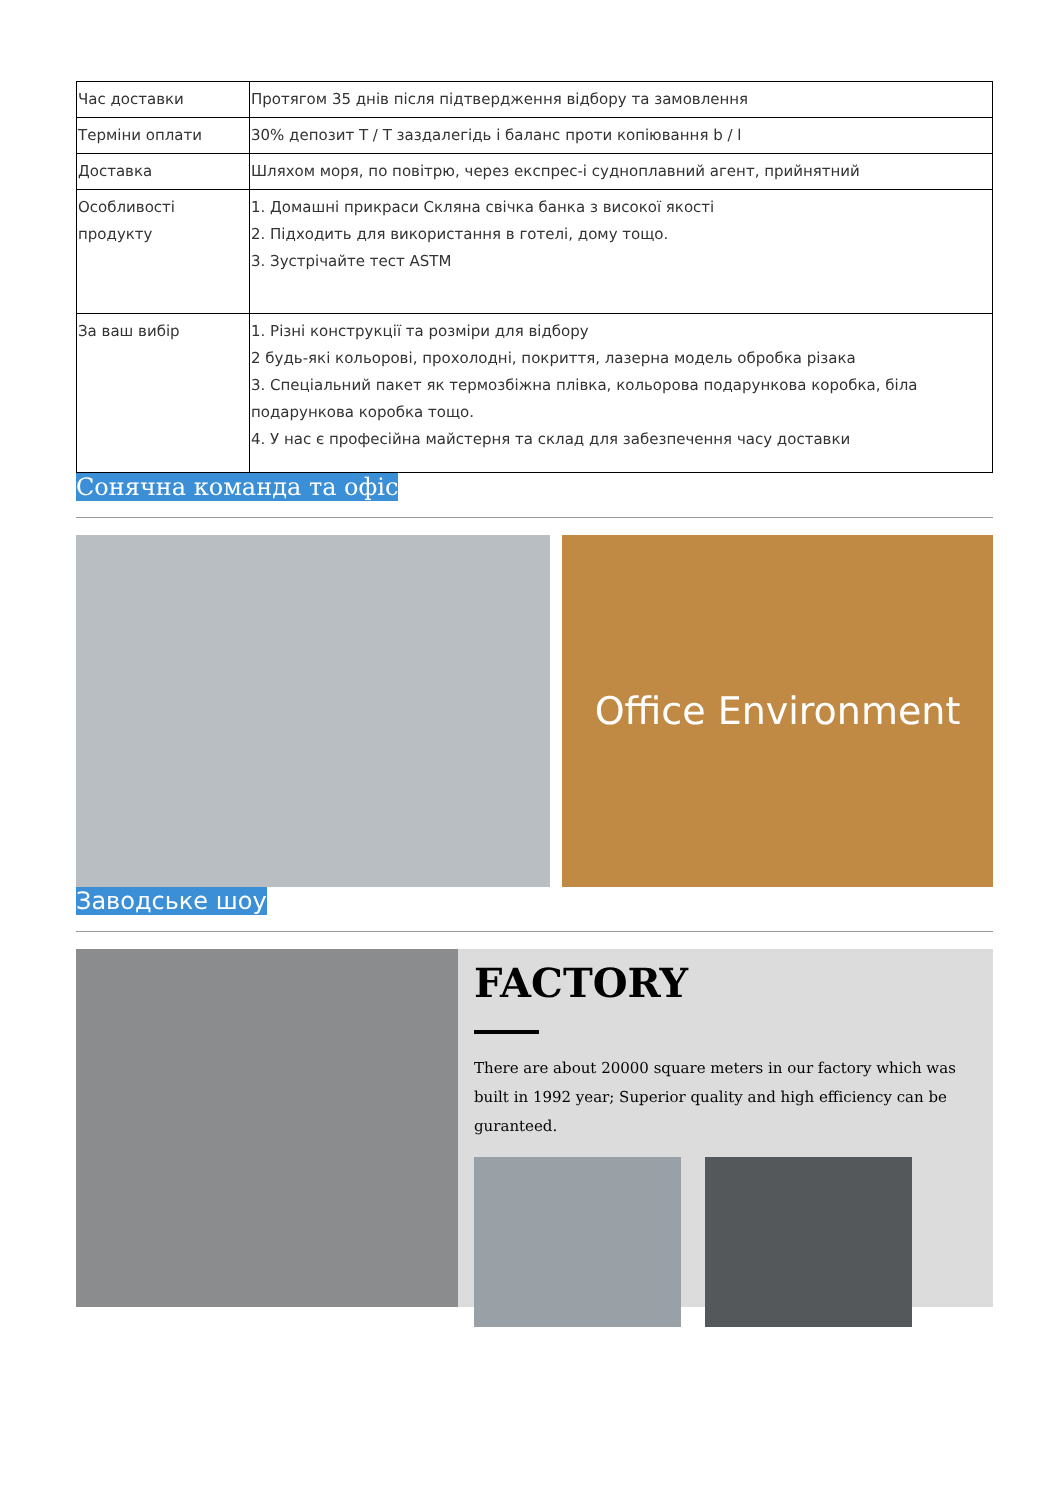| Час доставки | Протягом 35 днів після підтвердження відбору та замовлення |
| Терміни оплати | 30% депозит T / T заздалегідь і баланс проти копіювання b / l |
| Доставка | Шляхом моря, по повітрю, через експрес-і судноплавний агент, прийнятний |
| Особливості продукту | 1. Домашні прикраси Скляна свічка банка з високої якості 2. Підходить для використання в готелі, дому тощо. 3. Зустрічайте тест ASTM |
| За ваш вибір | 1. Різні конструкції та розміри для відбору 2 будь-які кольорові, прохолодні, покриття, лазерна модель обробка різака 3. Спеціальний пакет як термозбіжна плівка, кольорова подарункова коробка, біла подарункова коробка тощо. 4. У нас є професійна майстерня та склад для забезпечення часу доставки |
Сонячна команда та офіс
Office Environment
Заводське шоу
FACTORY
There are about 20000 square meters in our factory which was built in 1992 year; Superior quality and high efficiency can be guranteed.